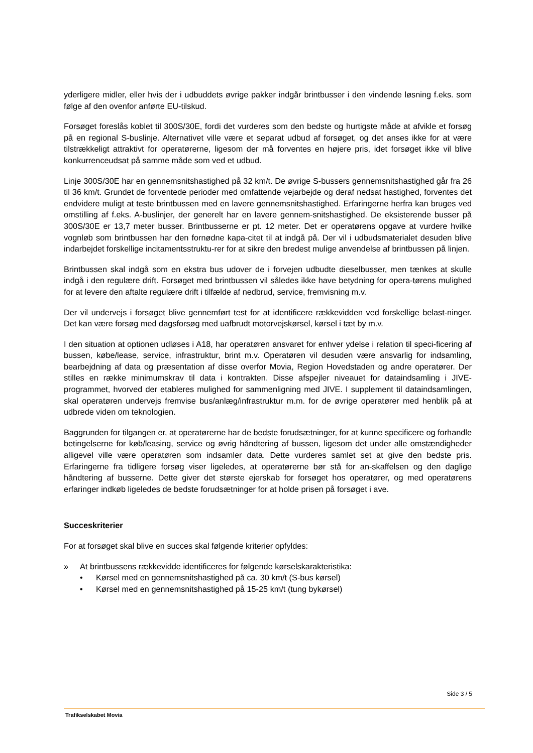yderligere midler, eller hvis der i udbuddets øvrige pakker indgår brintbusser i den vindende løsning f.eks. som følge af den ovenfor anførte EU-tilskud.
Forsøget foreslås koblet til 300S/30E, fordi det vurderes som den bedste og hurtigste måde at afvikle et forsøg på en regional S-buslinje. Alternativet ville være et separat udbud af forsøget, og det anses ikke for at være tilstrækkeligt attraktivt for operatørerne, ligesom der må forventes en højere pris, idet forsøget ikke vil blive konkurrenceudsat på samme måde som ved et udbud.
Linje 300S/30E har en gennemsnitshastighed på 32 km/t. De øvrige S-bussers gennemsnitshastighed går fra 26 til 36 km/t. Grundet de forventede perioder med omfattende vejarbejde og deraf nedsat hastighed, forventes det endvidere muligt at teste brintbussen med en lavere gennemsnitshastighed. Erfaringerne herfra kan bruges ved omstilling af f.eks. A-buslinjer, der generelt har en lavere gennem-snitshastighed. De eksisterende busser på 300S/30E er 13,7 meter busser. Brintbusserne er pt. 12 meter. Det er operatørens opgave at vurdere hvilke vognløb som brintbussen har den fornødne kapa-citet til at indgå på. Der vil i udbudsmaterialet desuden blive indarbejdet forskellige incitamentsstruktu-rer for at sikre den bredest mulige anvendelse af brintbussen på linjen.
Brintbussen skal indgå som en ekstra bus udover de i forvejen udbudte dieselbusser, men tænkes at skulle indgå i den regulære drift. Forsøget med brintbussen vil således ikke have betydning for opera-tørens mulighed for at levere den aftalte regulære drift i tilfælde af nedbrud, service, fremvisning m.v.
Der vil undervejs i forsøget blive gennemført test for at identificere rækkevidden ved forskellige belast-ninger. Det kan være forsøg med dagsforsøg med uafbrudt motorvejskørsel, kørsel i tæt by m.v.
I den situation at optionen udløses i A18, har operatøren ansvaret for enhver ydelse i relation til speci-ficering af bussen, købe/lease, service, infrastruktur, brint m.v. Operatøren vil desuden være ansvarlig for indsamling, bearbejdning af data og præsentation af disse overfor Movia, Region Hovedstaden og andre operatører. Der stilles en række minimumskrav til data i kontrakten. Disse afspejler niveauet for dataindsamling i JIVE-programmet, hvorved der etableres mulighed for sammenligning med JIVE. I supplement til dataindsamlingen, skal operatøren undervejs fremvise bus/anlæg/infrastruktur m.m. for de øvrige operatører med henblik på at udbrede viden om teknologien.
Baggrunden for tilgangen er, at operatørerne har de bedste forudsætninger, for at kunne specificere og forhandle betingelserne for køb/leasing, service og øvrig håndtering af bussen, ligesom det under alle omstændigheder alligevel ville være operatøren som indsamler data. Dette vurderes samlet set at give den bedste pris. Erfaringerne fra tidligere forsøg viser ligeledes, at operatørerne bør stå for an-skaffelsen og den daglige håndtering af busserne. Dette giver det største ejerskab for forsøget hos operatører, og med operatørens erfaringer indkøb ligeledes de bedste forudsætninger for at holde prisen på forsøget i ave.
Succeskriterier
For at forsøget skal blive en succes skal følgende kriterier opfyldes:
» At brintbussens rækkevidde identificeres for følgende kørselskarakteristika:
• Kørsel med en gennemsnitshastighed på ca. 30 km/t (S-bus kørsel)
• Kørsel med en gennemsnitshastighed på 15-25 km/t (tung bykørsel)
Side 3 / 5
Trafikselskabet Movia